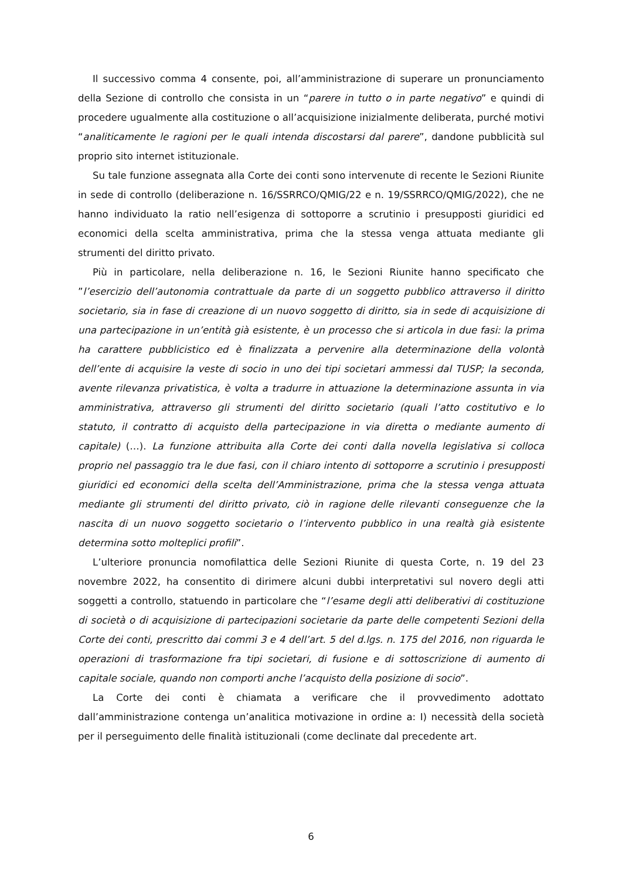Il successivo comma 4 consente, poi, all’amministrazione di superare un pronunciamento della Sezione di controllo che consista in un “parere in tutto o in parte negativo” e quindi di procedere ugualmente alla costituzione o all’acquisizione inizialmente deliberata, purché motivi “analiticamente le ragioni per le quali intenda discostarsi dal parere”, dandone pubblicità sul proprio sito internet istituzionale.
Su tale funzione assegnata alla Corte dei conti sono intervenute di recente le Sezioni Riunite in sede di controllo (deliberazione n. 16/SSRRCO/QMIG/22 e n. 19/SSRRCO/QMIG/2022), che ne hanno individuato la ratio nell’esigenza di sottoporre a scrutinio i presupposti giuridici ed economici della scelta amministrativa, prima che la stessa venga attuata mediante gli strumenti del diritto privato.
Più in particolare, nella deliberazione n. 16, le Sezioni Riunite hanno specificato che ”l’esercizio dell’autonomia contrattuale da parte di un soggetto pubblico attraverso il diritto societario, sia in fase di creazione di un nuovo soggetto di diritto, sia in sede di acquisizione di una partecipazione in un’entità già esistente, è un processo che si articola in due fasi: la prima ha carattere pubblicistico ed è finalizzata a pervenire alla determinazione della volontà dell’ente di acquisire la veste di socio in uno dei tipi societari ammessi dal TUSP; la seconda, avente rilevanza privatistica, è volta a tradurre in attuazione la determinazione assunta in via amministrativa, attraverso gli strumenti del diritto societario (quali l’atto costitutivo e lo statuto, il contratto di acquisto della partecipazione in via diretta o mediante aumento di capitale) (…). La funzione attribuita alla Corte dei conti dalla novella legislativa si colloca proprio nel passaggio tra le due fasi, con il chiaro intento di sottoporre a scrutinio i presupposti giuridici ed economici della scelta dell’Amministrazione, prima che la stessa venga attuata mediante gli strumenti del diritto privato, ciò in ragione delle rilevanti conseguenze che la nascita di un nuovo soggetto societario o l’intervento pubblico in una realtà già esistente determina sotto molteplici profili”.
L’ulteriore pronuncia nomofilattica delle Sezioni Riunite di questa Corte, n. 19 del 23 novembre 2022, ha consentito di dirimere alcuni dubbi interpretativi sul novero degli atti soggetti a controllo, statuendo in particolare che “l’esame degli atti deliberativi di costituzione di società o di acquisizione di partecipazioni societarie da parte delle competenti Sezioni della Corte dei conti, prescritto dai commi 3 e 4 dell’art. 5 del d.lgs. n. 175 del 2016, non riguarda le operazioni di trasformazione fra tipi societari, di fusione e di sottoscrizione di aumento di capitale sociale, quando non comporti anche l’acquisto della posizione di socio”.
La Corte dei conti è chiamata a verificare che il provvedimento adottato dall’amministrazione contenga un’analitica motivazione in ordine a: I) necessità della società per il perseguimento delle finalità istituzionali (come declinate dal precedente art.
6